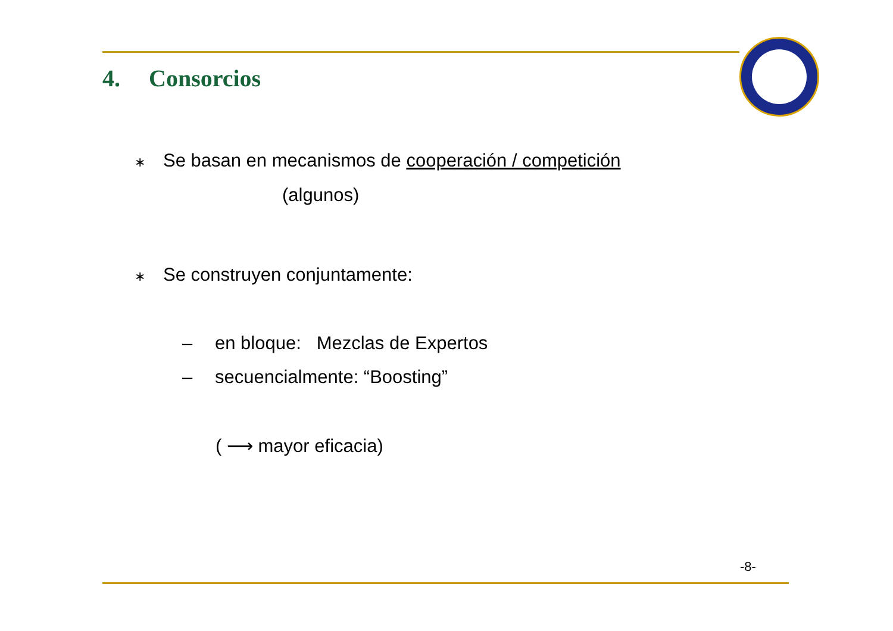4. Consorcios
∗ Se basan en mecanismos de cooperación / competición
(algunos)
∗ Se construyen conjuntamente:
– en bloque: Mezclas de Expertos
– secuencialmente: “Boosting”
( ⟶ mayor eficacia)
-8-